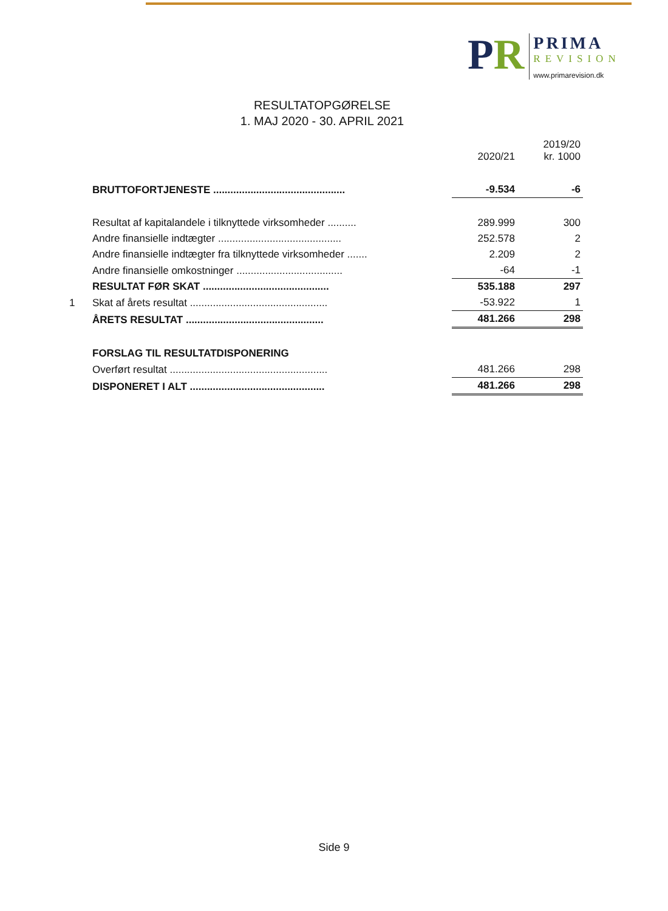PR
PRIMA
REVISION
www.primarevision.dk
RESULTATOPGØRELSE
1. MAJ 2020 - 30. APRIL 2021
| | | 2020/21 | 2019/20 kr. 1000 |
| --- | --- | --- | --- |
| | BRUTTOFORTJENESTE .............................................. | -9.534 | -6 |
| | Resultat af kapitalandele i tilknyttede virksomheder .......... | 289.999 | 300 |
| | Andre finansielle indtægter ........................................... | 252.578 | 2 |
| | Andre finansielle indtægter fra tilknyttede virksomheder ....... | 2.209 | 2 |
| | Andre finansielle omkostninger ..................................... | -64 | -1 |
| | RESULTAT FØR SKAT ............................................ | 535.188 | 297 |
| 1 | Skat af årets resultat ................................................ | -53.922 | 1 |
| | ÅRETS RESULTAT ................................................ | 481.266 | 298 |
| | FORSLAG TIL RESULTATDISPONERING | | |
| | Overført resultat ....................................................... | 481.266 | 298 |
| | DISPONERET I ALT ............................................... | 481.266 | 298 |
Side 9